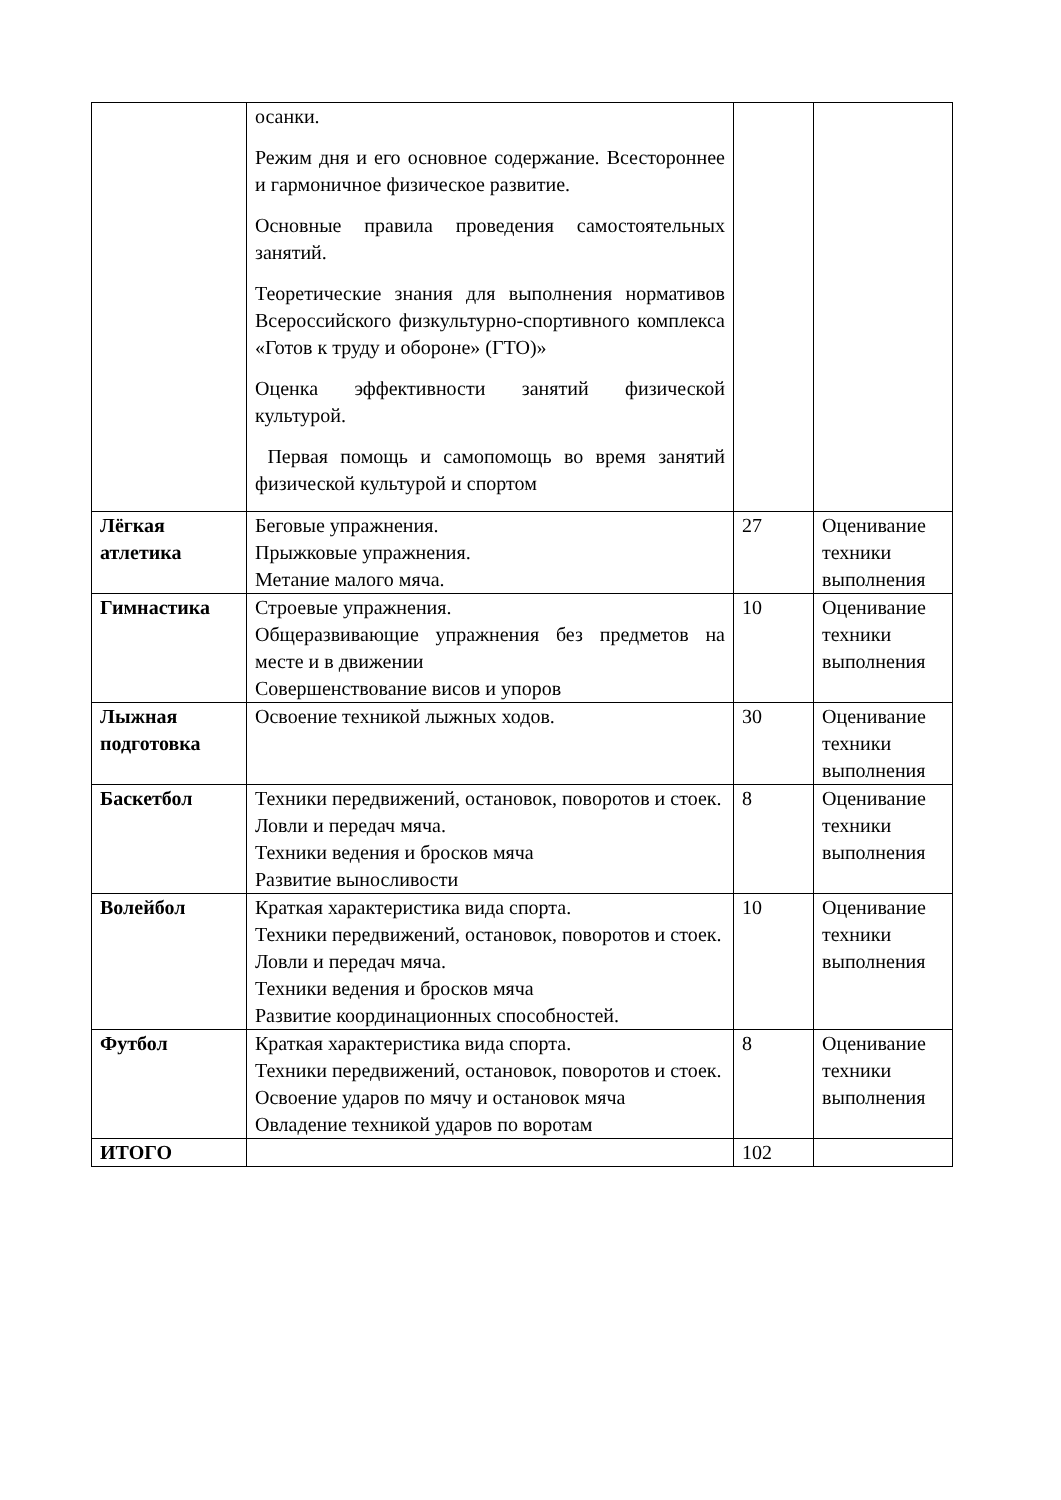| | осанки. Режим дня и его основное содержание. Всестороннее и гармоничное физическое развитие. Основные правила проведения самостоятельных занятий. Теоретические знания для выполнения нормативов Всероссийского физкультурно-спортивного комплекса «Готов к труду и обороне» (ГТО)» Оценка эффективности занятий физической культурой. Первая помощь и самопомощь во время занятий физической культурой и спортом | | |
| Лёгкая атлетика | Беговые упражнения. Прыжковые упражнения. Метание малого мяча. | 27 | Оценивание техники выполнения |
| Гимнастика | Строевые упражнения. Общеразвивающие упражнения без предметов на месте и в движении Совершенствование висов и упоров | 10 | Оценивание техники выполнения |
| Лыжная подготовка | Освоение техникой лыжных ходов. | 30 | Оценивание техники выполнения |
| Баскетбол | Техники передвижений, остановок, поворотов и стоек. Ловли и передач мяча. Техники ведения и бросков мяча Развитие выносливости | 8 | Оценивание техники выполнения |
| Волейбол | Краткая характеристика вида спорта. Техники передвижений, остановок, поворотов и стоек. Ловли и передач мяча. Техники ведения и бросков мяча Развитие координационных способностей. | 10 | Оценивание техники выполнения |
| Футбол | Краткая характеристика вида спорта. Техники передвижений, остановок, поворотов и стоек. Освоение ударов по мячу и остановок мяча Овладение техникой ударов по воротам | 8 | Оценивание техники выполнения |
| ИТОГО | | 102 | |